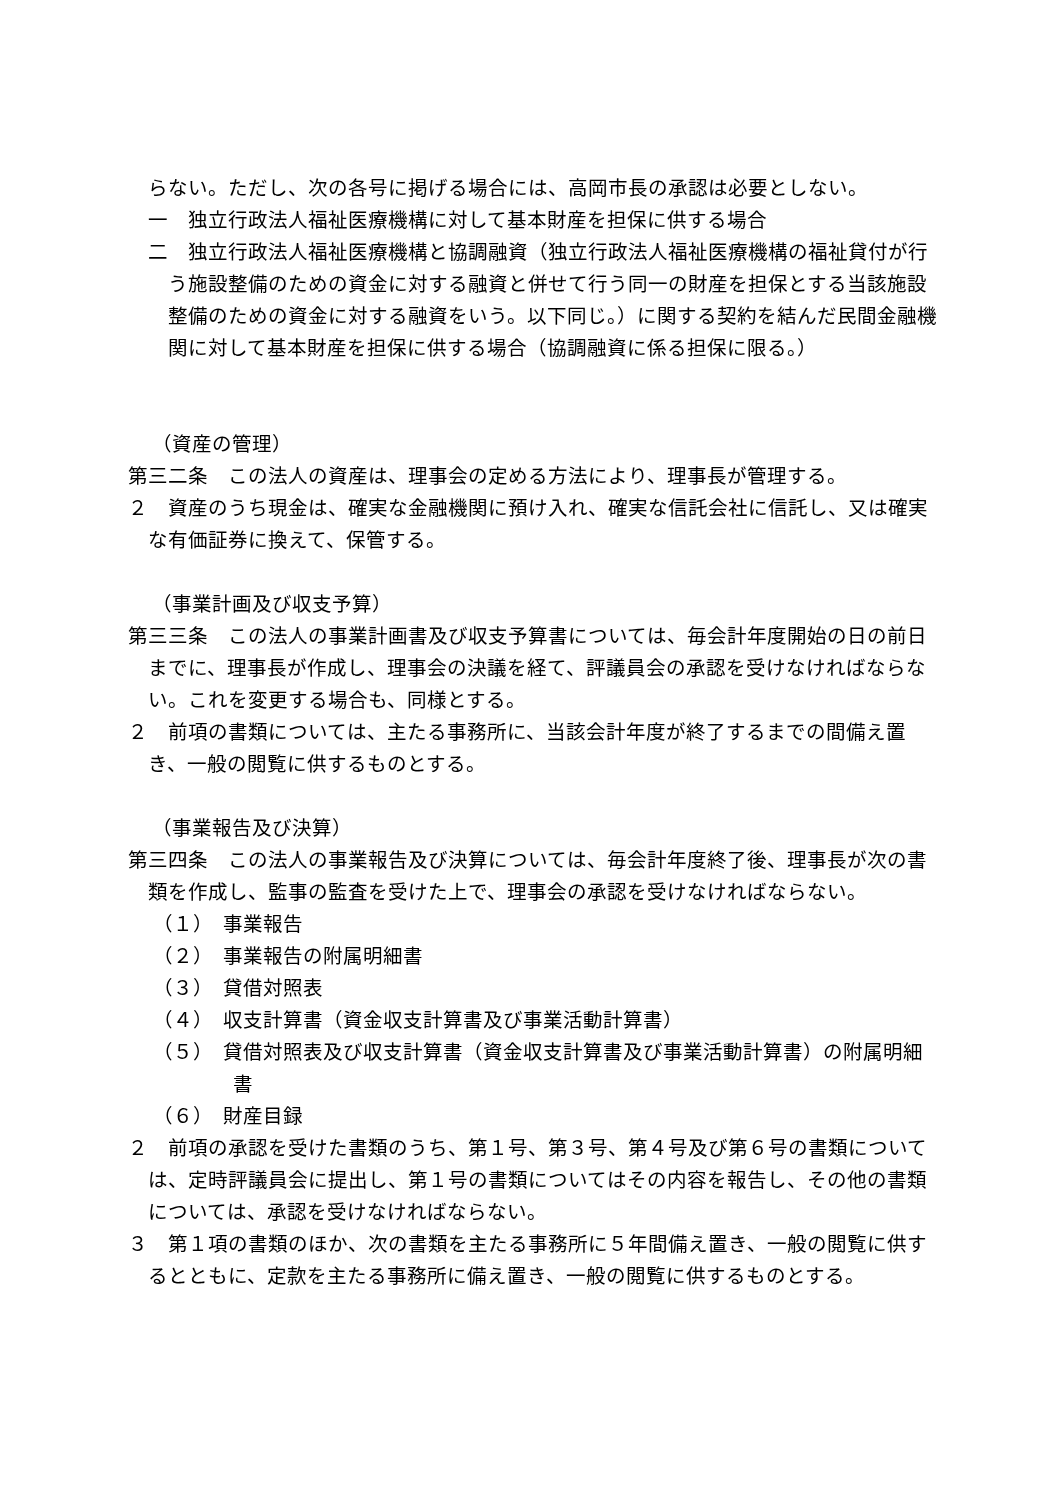らない。ただし、次の各号に掲げる場合には、高岡市長の承認は必要としない。
一　独立行政法人福祉医療機構に対して基本財産を担保に供する場合
二　独立行政法人福祉医療機構と協調融資（独立行政法人福祉医療機構の福祉貸付が行う施設整備のための資金に対する融資と併せて行う同一の財産を担保とする当該施設整備のための資金に対する融資をいう。以下同じ。）に関する契約を結んだ民間金融機関に対して基本財産を担保に供する場合（協調融資に係る担保に限る。）
（資産の管理）
第三二条　この法人の資産は、理事会の定める方法により、理事長が管理する。
２　資産のうち現金は、確実な金融機関に預け入れ、確実な信託会社に信託し、又は確実な有価証券に換えて、保管する。
（事業計画及び収支予算）
第三三条　この法人の事業計画書及び収支予算書については、毎会計年度開始の日の前日までに、理事長が作成し、理事会の決議を経て、評議員会の承認を受けなければならない。これを変更する場合も、同様とする。
２　前項の書類については、主たる事務所に、当該会計年度が終了するまでの間備え置き、一般の閲覧に供するものとする。
（事業報告及び決算）
第三四条　この法人の事業報告及び決算については、毎会計年度終了後、理事長が次の書類を作成し、監事の監査を受けた上で、理事会の承認を受けなければならない。
（１）　事業報告
（２）　事業報告の附属明細書
（３）　貸借対照表
（４）　収支計算書（資金収支計算書及び事業活動計算書）
（５）　貸借対照表及び収支計算書（資金収支計算書及び事業活動計算書）の附属明細書
（６）　財産目録
２　前項の承認を受けた書類のうち、第１号、第３号、第４号及び第６号の書類については、定時評議員会に提出し、第１号の書類についてはその内容を報告し、その他の書類については、承認を受けなければならない。
３　第１項の書類のほか、次の書類を主たる事務所に５年間備え置き、一般の閲覧に供するとともに、定款を主たる事務所に備え置き、一般の閲覧に供するものとする。